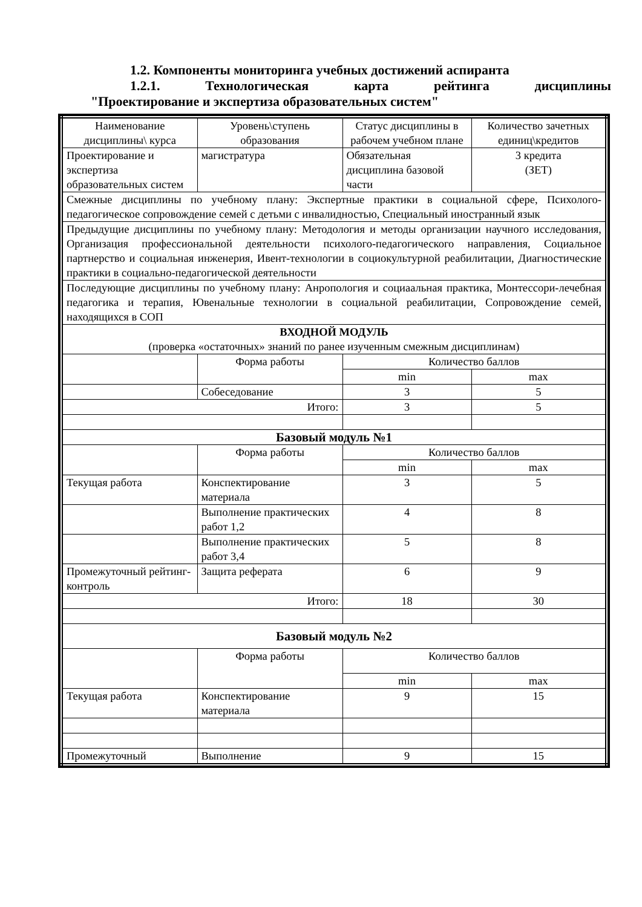1.2. Компоненты мониторинга учебных достижений аспиранта
1.2.1. Технологическая карта рейтинга дисциплины
"Проектирование и экспертиза образовательных систем"
| Наименование дисциплины\ курса | Уровень\ступень образования | Статус дисциплины в рабочем учебном плане | Количество зачетных единиц\кредитов |
| Проектирование и экспертиза образовательных систем | магистратура | Обязательная дисциплина базовой части | 3 кредита (ЗЕТ) |
| Смежные дисциплины по учебному плану: Экспертные практики в социальной сфере, Психолого-педагогическое сопровождение семей с детьми с инвалидностью, Специальный иностранный язык | | | |
| Предыдущие дисциплины по учебному плану: Методология и методы организации научного исследования, Организация профессиональной деятельности психолого-педагогического направления, Социальное партнерство и социальная инженерия, Ивент-технологии в социокультурной реабилитации, Диагностические практики в социально-педагогической деятельности | | | |
| Последующие дисциплины по учебному плану: Анропология и социаальная практика, Монтессори-лечебная педагогика и терапия, Ювенальные технологии в социальной реабилитации, Сопровождение семей, находящихся в СОП | | | |
| ВХОДНОЙ МОДУЛЬ (проверка «остаточных» знаний по ранее изученным смежным дисциплинам) | | | |
| | Форма работы | Количество баллов | |
| | | min | max |
| | Собеседование | 3 | 5 |
| Итого: | | 3 | 5 |
| Базовый модуль №1 | | | |
| | Форма работы | Количество баллов | |
| | | min | max |
| Текущая работа | Конспектирование материала | 3 | 5 |
| | Выполнение практических работ 1,2 | 4 | 8 |
| | Выполнение практических работ 3,4 | 5 | 8 |
| Промежуточный рейтинг-контроль | Защита реферата | 6 | 9 |
| Итого: | | 18 | 30 |
| Базовый модуль №2 | | | |
| | Форма работы | Количество баллов | |
| | | min | max |
| Текущая работа | Конспектирование материала | 9 | 15 |
| Промежуточный | Выполнение | 9 | 15 |